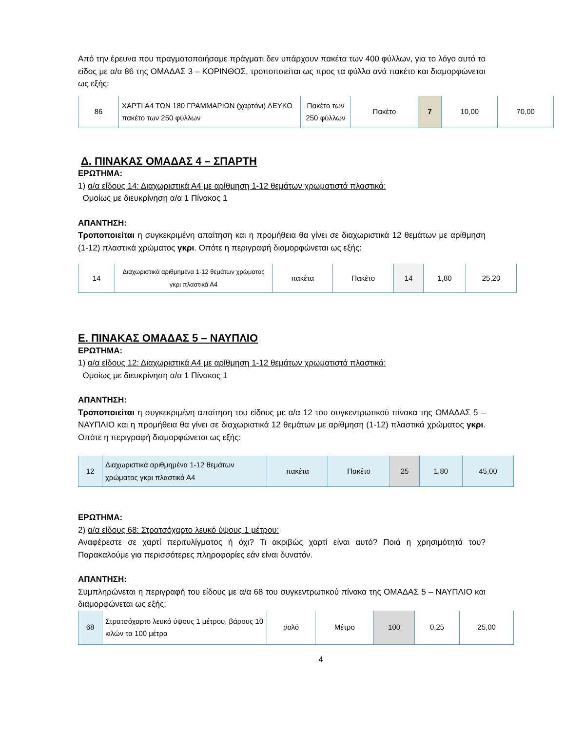Από την έρευνα που πραγματοποιήσαμε πράγματι δεν υπάρχουν πακέτα των 400 φύλλων, για το λόγο αυτό το είδος με α/α 86 της ΟΜΑΔΑΣ 3 – ΚΟΡΙΝΘΟΣ, τροποποιείται ως προς τα φύλλα ανά πακέτο και διαμορφώνεται ως εξής:
| 86 | ΧΑΡΤΙ Α4 ΤΩΝ 180 ΓΡΑΜΜΑΡΙΩΝ (χαρτόνι) ΛΕΥΚΟ πακέτο των 250 φύλλων | Πακέτο των 250 φύλλων | Πακέτο | 7 | 10,00 | 70,00 |
Δ. ΠΙΝΑΚΑΣ ΟΜΑΔΑΣ 4 – ΣΠΑΡΤΗ
ΕΡΩΤΗΜΑ:
1) α/α είδους 14: Διαχωριστικά Α4 με αρίθμηση 1-12 θεμάτων χρωματιστά πλαστικά:
Ομοίως με διευκρίνηση α/α 1 Πίνακος 1
ΑΠΑΝΤΗΣΗ:
Τροποποιείται η συγκεκριμένη απαίτηση και η προμήθεια θα γίνει σε διαχωριστικά 12 θεμάτων με αρίθμηση (1-12) πλαστικά χρώματος γκρι. Οπότε η περιγραφή διαμορφώνεται ως εξής:
| 14 | Διαχωριστικά αριθμημένα 1-12 θεμάτων χρώματος γκρι πλαστικά Α4 | πακέτα | Πακέτο | 14 | 1,80 | 25,20 |
Ε. ΠΙΝΑΚΑΣ ΟΜΑΔΑΣ 5 – ΝΑΥΠΛΙΟ
ΕΡΩΤΗΜΑ:
1) α/α είδους 12: Διαχωριστικά Α4 με αρίθμηση 1-12 θεμάτων χρωματιστά πλαστικά:
Ομοίως με διευκρίνηση α/α 1 Πίνακος 1
ΑΠΑΝΤΗΣΗ:
Τροποποιείται η συγκεκριμένη απαίτηση του είδους με α/α 12 του συγκεντρωτικού πίνακα της ΟΜΑΔΑΣ 5 – ΝΑΥΠΛΙΟ και η προμήθεια θα γίνει σε διαχωριστικά 12 θεμάτων με αρίθμηση (1-12) πλαστικά χρώματος γκρι. Οπότε η περιγραφή διαμορφώνεται ως εξής:
| 12 | Διαχωριστικά αριθμημένα 1-12 θεμάτων χρώματος γκρι πλαστικά Α4 | πακέτα | Πακέτο | 25 | 1,80 | 45,00 |
ΕΡΩΤΗΜΑ:
2) α/α είδους 68: Στρατσόχαρτο λευκό ύψους 1 μέτρου:
Αναφέρεστε σε χαρτί περιτυλίγματος ή όχι? Τι ακριβώς χαρτί είναι αυτό? Ποιά η χρησιμότητά του? Παρακαλούμε για περισσότερες πληροφορίες εάν είναι δυνατόν.
ΑΠΑΝΤΗΣΗ:
Συμπληρώνεται η περιγραφή του είδους με α/α 68 του συγκεντρωτικού πίνακα της ΟΜΑΔΑΣ 5 – ΝΑΥΠΛΙΟ και διαμορφώνεται ως εξής:
| 68 | Στρατσόχαρτο λευκό ύψους 1 μέτρου, βάρους 10 κιλών τα 100 μέτρα | ρολό | Μέτρο | 100 | 0,25 | 25,00 |
4